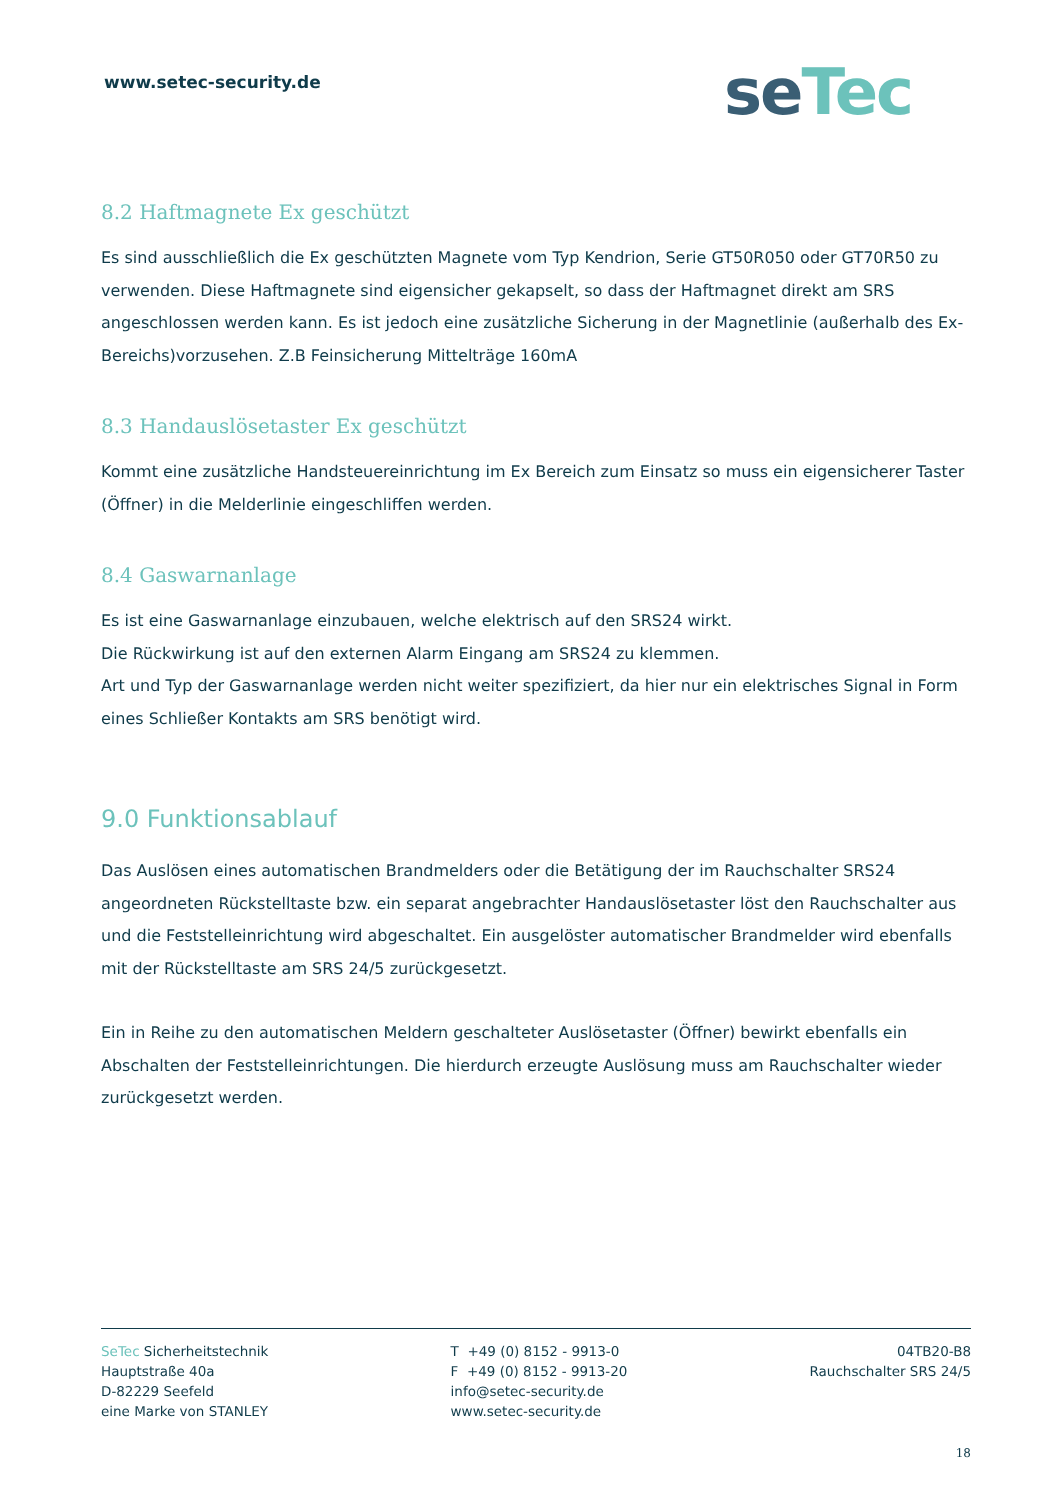www.setec-security.de se Tec
8.2 Haftmagnete Ex geschützt
Es sind ausschließlich die Ex geschützten Magnete vom Typ Kendrion, Serie GT50R050 oder GT70R50 zu verwenden. Diese Haftmagnete sind eigensicher gekapselt, so dass der Haftmagnet direkt am SRS angeschlossen werden kann. Es ist jedoch eine zusätzliche Sicherung in der Magnetlinie (außerhalb des Ex-Bereichs)vorzusehen. Z.B Feinsicherung Mittelträge 160mA
8.3 Handauslösetaster Ex geschützt
Kommt eine zusätzliche Handsteuereinrichtung im Ex Bereich zum Einsatz so muss ein eigensicherer Taster (Öffner) in die Melderlinie eingeschliffen werden.
8.4 Gaswarnanlage
Es ist eine Gaswarnanlage einzubauen, welche elektrisch auf den SRS24 wirkt.
Die Rückwirkung ist auf den externen Alarm Eingang am SRS24 zu klemmen.
Art und Typ der Gaswarnanlage werden nicht weiter spezifiziert, da hier nur ein elektrisches Signal in Form eines Schließer Kontakts am SRS benötigt wird.
9.0 Funktionsablauf
Das Auslösen eines automatischen Brandmelders oder die Betätigung der im Rauchschalter SRS24 angeordneten Rückstelltaste bzw. ein separat angebrachter Handauslösetaster löst den Rauchschalter aus und die Feststelleinrichtung wird abgeschaltet. Ein ausgelöster automatischer Brandmelder wird ebenfalls mit der Rückstelltaste am SRS 24/5 zurückgesetzt.
Ein in Reihe zu den automatischen Meldern geschalteter Auslösetaster (Öffner) bewirkt ebenfalls ein Abschalten der Feststelleinrichtungen. Die hierdurch erzeugte Auslösung muss am Rauchschalter wieder zurückgesetzt werden.
SeTec Sicherheitstechnik
Hauptstraße 40a
D-82229 Seefeld
eine Marke von STANLEY
T +49 (0) 8152 - 9913-0
F +49 (0) 8152 - 9913-20
info@setec-security.de
www.setec-security.de
04TB20-B8
Rauchschalter SRS 24/5
18